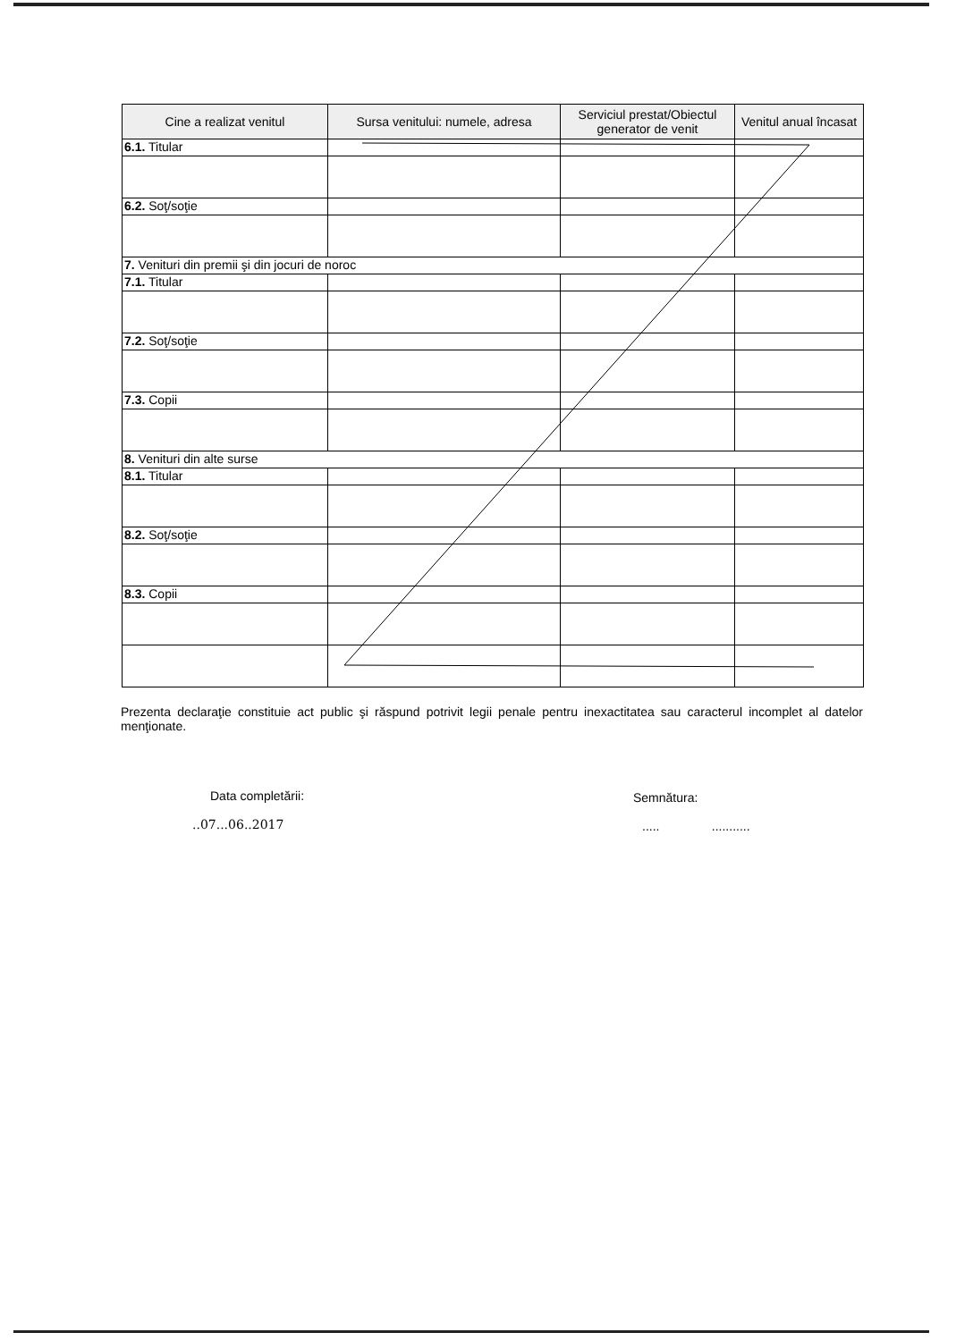| Cine a realizat venitul | Sursa venitului: numele, adresa | Serviciul prestat/Obiectul generator de venit | Venitul anual încasat |
| --- | --- | --- | --- |
| 6.1. Titular | | | |
| 6.2. Soţ/soţie | | | |
| 7. Venituri din premii şi din jocuri de noroc | | | |
| 7.1. Titular | | | |
| 7.2. Soţ/soţie | | | |
| 7.3. Copii | | | |
| 8. Venituri din alte surse | | | |
| 8.1. Titular | | | |
| 8.2. Soţ/soţie | | | |
| 8.3. Copii | | | |
Prezenta declaraţie constituie act public şi răspund potrivit legii penale pentru inexactitatea sau caracterul incomplet al datelor menţionate.
Data completării:
..07...06..2017
Semnătura:
..... ...........